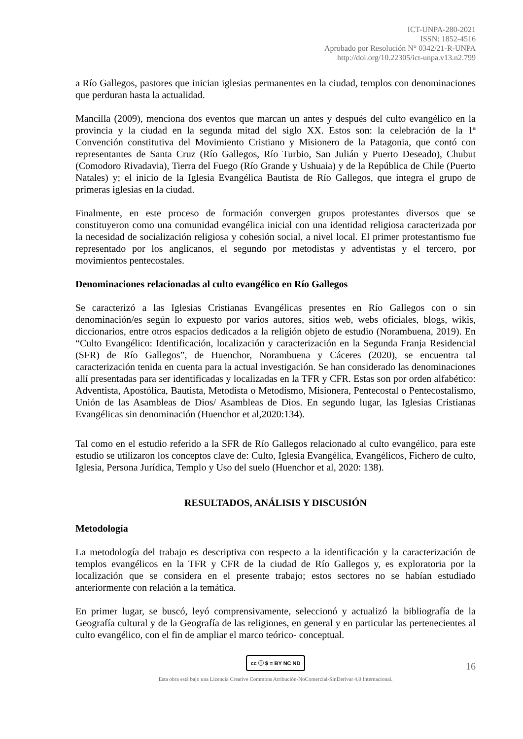ICT-UNPA-280-2021
ISSN: 1852-4516
Aprobado por Resolución N° 0342/21-R-UNPA
http://doi.org/10.22305/ict-unpa.v13.n2.799
a Río Gallegos, pastores que inician iglesias permanentes en la ciudad, templos con denominaciones que perduran hasta la actualidad.
Mancilla (2009), menciona dos eventos que marcan un antes y después del culto evangélico en la provincia y la ciudad en la segunda mitad del siglo XX. Estos son: la celebración de la 1ª Convención constitutiva del Movimiento Cristiano y Misionero de la Patagonia, que contó con representantes de Santa Cruz (Río Gallegos, Río Turbio, San Julián y Puerto Deseado), Chubut (Comodoro Rivadavia), Tierra del Fuego (Río Grande y Ushuaia) y de la República de Chile (Puerto Natales) y; el inicio de la Iglesia Evangélica Bautista de Río Gallegos, que integra el grupo de primeras iglesias en la ciudad.
Finalmente, en este proceso de formación convergen grupos protestantes diversos que se constituyeron como una comunidad evangélica inicial con una identidad religiosa caracterizada por la necesidad de socialización religiosa y cohesión social, a nivel local. El primer protestantismo fue representado por los anglicanos, el segundo por metodistas y adventistas y el tercero, por movimientos pentecostales.
Denominaciones relacionadas al culto evangélico en Río Gallegos
Se caracterizó a las Iglesias Cristianas Evangélicas presentes en Río Gallegos con o sin denominación/es según lo expuesto por varios autores, sitios web, webs oficiales, blogs, wikis, diccionarios, entre otros espacios dedicados a la religión objeto de estudio (Norambuena, 2019). En “Culto Evangélico: Identificación, localización y caracterización en la Segunda Franja Residencial (SFR) de Río Gallegos”, de Huenchor, Norambuena y Cáceres (2020), se encuentra tal caracterización tenida en cuenta para la actual investigación. Se han considerado las denominaciones allí presentadas para ser identificadas y localizadas en la TFR y CFR. Estas son por orden alfabético: Adventista, Apostólica, Bautista, Metodista o Metodismo, Misionera, Pentecostal o Pentecostalismo, Unión de las Asambleas de Dios/ Asambleas de Dios. En segundo lugar, las Iglesias Cristianas Evangélicas sin denominación (Huenchor et al,2020:134).
Tal como en el estudio referido a la SFR de Río Gallegos relacionado al culto evangélico, para este estudio se utilizaron los conceptos clave de: Culto, Iglesia Evangélica, Evangélicos, Fichero de culto, Iglesia, Persona Jurídica, Templo y Uso del suelo (Huenchor et al, 2020: 138).
RESULTADOS, ANÁLISIS Y DISCUSIÓN
Metodología
La metodología del trabajo es descriptiva con respecto a la identificación y la caracterización de templos evangélicos en la TFR y CFR de la ciudad de Río Gallegos y, es exploratoria por la localización que se considera en el presente trabajo; estos sectores no se habían estudiado anteriormente con relación a la temática.
En primer lugar, se buscó, leyó comprensivamente, seleccionó y actualizó la bibliografía de la Geografía cultural y de la Geografía de las religiones, en general y en particular las pertenecientes al culto evangélico, con el fin de ampliar el marco teórico- conceptual.
cc ⓘ $ = BY NC ND
16
Esta obra está bajo una Licencia Creative Commons Atribución-NoComercial-SinDerivar 4.0 Internacional.